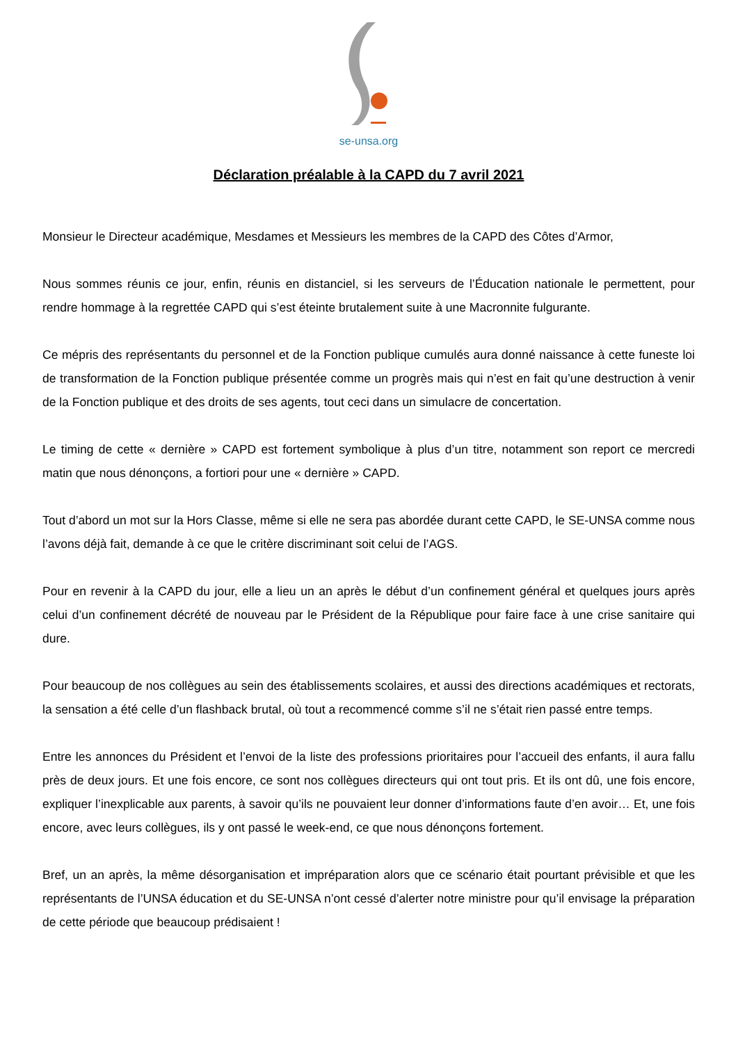se-unsa.org
Déclaration préalable à la CAPD du 7 avril 2021
Monsieur le Directeur académique, Mesdames et Messieurs les membres de la CAPD des Côtes d’Armor,
Nous sommes réunis ce jour, enfin, réunis en distanciel, si les serveurs de l’Éducation nationale le permettent, pour rendre hommage à la regrettée CAPD qui s’est éteinte brutalement suite à une Macronnite fulgurante.
Ce mépris des représentants du personnel et de la Fonction publique cumulés aura donné naissance à cette funeste loi de transformation de la Fonction publique présentée comme un progrès mais qui n’est en fait qu’une destruction à venir de la Fonction publique et des droits de ses agents, tout ceci dans un simulacre de concertation.
Le timing de cette « dernière » CAPD est fortement symbolique à plus d’un titre, notamment son report ce mercredi matin que nous dénonçons, a fortiori pour une « dernière » CAPD.
Tout d’abord un mot sur la Hors Classe, même si elle ne sera pas abordée durant cette CAPD, le SE-UNSA comme nous l’avons déjà fait, demande à ce que le critère discriminant soit celui de l’AGS.
Pour en revenir à la CAPD du jour, elle a lieu un an après le début d’un confinement général et quelques jours après celui d’un confinement décrété de nouveau par le Président de la République pour faire face à une crise sanitaire qui dure.
Pour beaucoup de nos collègues au sein des établissements scolaires, et aussi des directions académiques et rectorats, la sensation a été celle d’un flashback brutal, où tout a recommencé comme s’il ne s’était rien passé entre temps.
Entre les annonces du Président et l’envoi de la liste des professions prioritaires pour l’accueil des enfants, il aura fallu près de deux jours. Et une fois encore, ce sont nos collègues directeurs qui ont tout pris. Et ils ont dû, une fois encore, expliquer l’inexplicable aux parents, à savoir qu’ils ne pouvaient leur donner d’informations faute d’en avoir… Et, une fois encore, avec leurs collègues, ils y ont passé le week-end, ce que nous dénonçons fortement.
Bref, un an après, la même désorganisation et impréparation alors que ce scénario était pourtant prévisible et que les représentants de l’UNSA éducation et du SE-UNSA n’ont cessé d’alerter notre ministre pour qu’il envisage la préparation de cette période que beaucoup prédisaient !